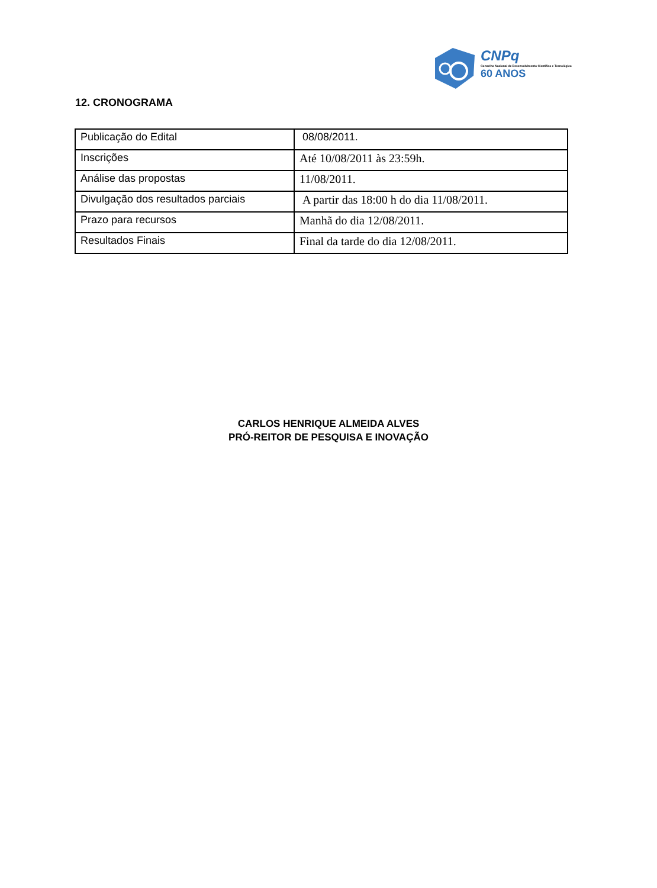CNPq
Conselho Nacional de Desenvolvimento Científico e Tecnológico
60 ANOS
12. CRONOGRAMA
| Publicação do Edital | 08/08/2011. |
| Inscrições | Até 10/08/2011 às 23:59h. |
| Análise das propostas | 11/08/2011. |
| Divulgação dos resultados parciais | A partir das 18:00 h do dia 11/08/2011. |
| Prazo para recursos | Manhã do dia 12/08/2011. |
| Resultados Finais | Final da tarde do dia 12/08/2011. |
CARLOS HENRIQUE ALMEIDA ALVES
PRÓ-REITOR DE PESQUISA E INOVAÇÃO